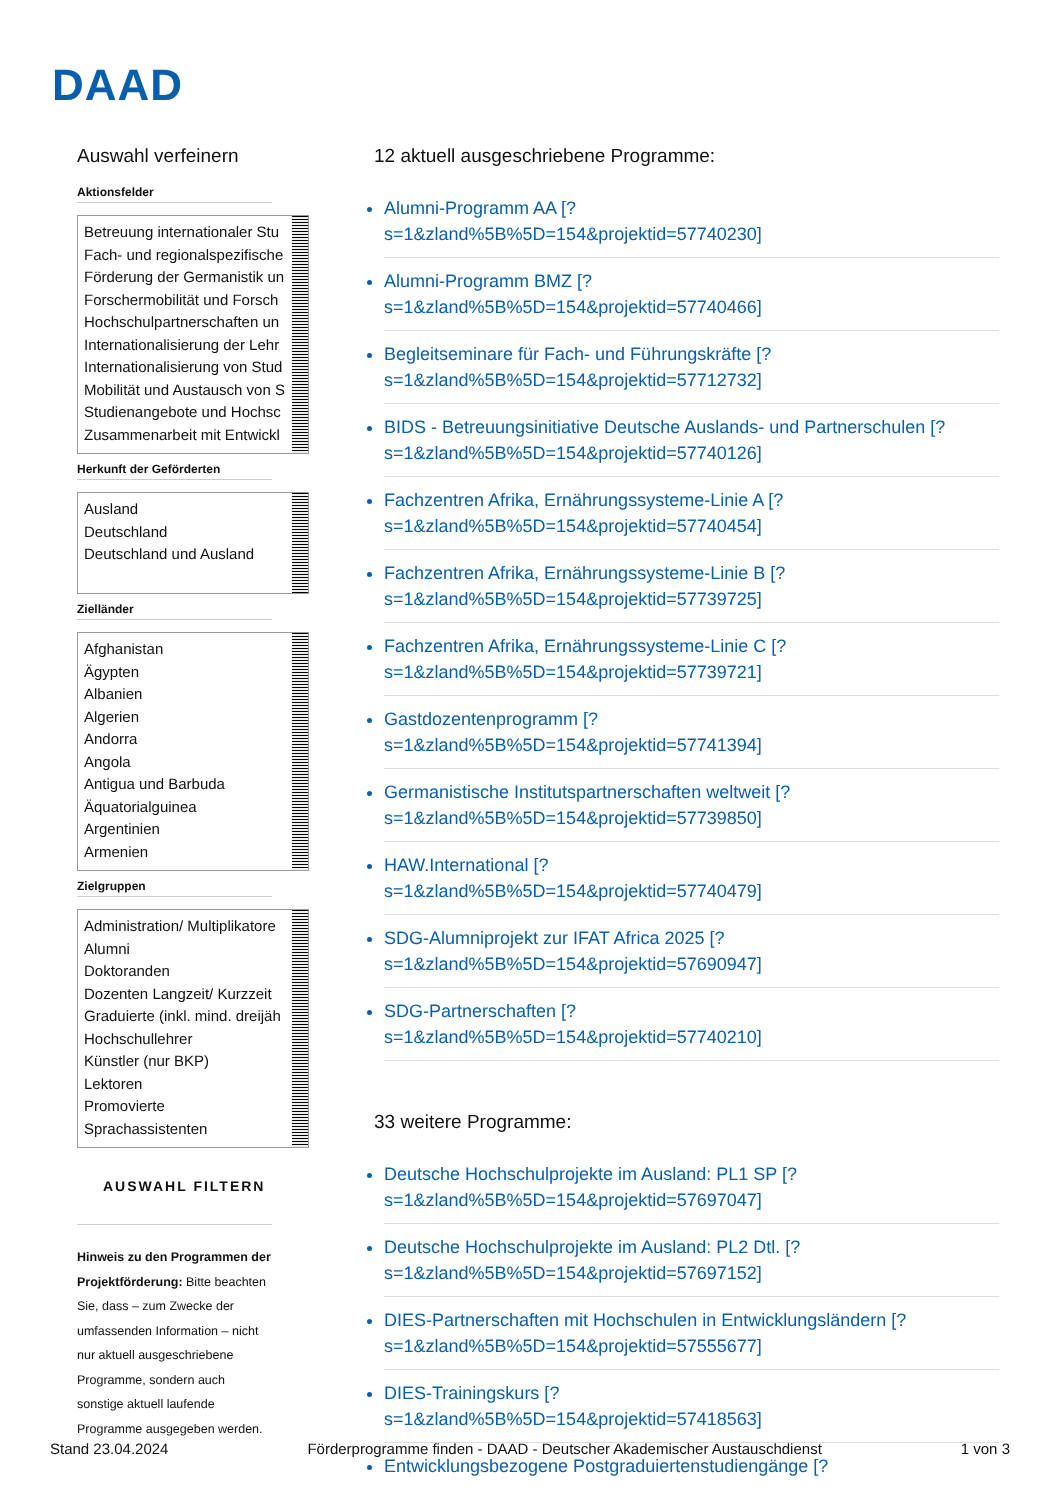DAAD
Auswahl verfeinern
Aktionsfelder
Betreuung internationaler Stu
Fach- und regionalspezifische
Förderung der Germanistik un
Forschermobilität und Forsch
Hochschulpartnerschaften un
Internationalisierung der Lehr
Internationalisierung von Stud
Mobilität und Austausch von S
Studienangebote und Hochsc
Zusammenarbeit mit Entwickl
Herkunft der Geförderten
Ausland
Deutschland
Deutschland und Ausland
Zielländer
Afghanistan
Ägypten
Albanien
Algerien
Andorra
Angola
Antigua und Barbuda
Äquatorialguinea
Argentinien
Armenien
Zielgruppen
Administration/ Multiplikatore
Alumni
Doktoranden
Dozenten Langzeit/ Kurzzeit
Graduierte (inkl. mind. dreijäh
Hochschullehrer
Künstler (nur BKP)
Lektoren
Promovierte
Sprachassistenten
AUSWAHL FILTERN
Hinweis zu den Programmen der Projektförderung: Bitte beachten Sie, dass – zum Zwecke der umfassenden Information – nicht nur aktuell ausgeschriebene Programme, sondern auch sonstige aktuell laufende Programme ausgegeben werden.
12 aktuell ausgeschriebene Programme:
Alumni-Programm AA [?
s=1&zland%5B%5D=154&projektid=57740230]
Alumni-Programm BMZ [?
s=1&zland%5B%5D=154&projektid=57740466]
Begleitseminare für Fach- und Führungskräfte [?
s=1&zland%5B%5D=154&projektid=57712732]
BIDS - Betreuungsinitiative Deutsche Auslands- und Partnerschulen [?
s=1&zland%5B%5D=154&projektid=57740126]
Fachzentren Afrika, Ernährungssysteme-Linie A [?
s=1&zland%5B%5D=154&projektid=57740454]
Fachzentren Afrika, Ernährungssysteme-Linie B [?
s=1&zland%5B%5D=154&projektid=57739725]
Fachzentren Afrika, Ernährungssysteme-Linie C [?
s=1&zland%5B%5D=154&projektid=57739721]
Gastdozentenprogramm [?
s=1&zland%5B%5D=154&projektid=57741394]
Germanistische Institutspartnerschaften weltweit [?
s=1&zland%5B%5D=154&projektid=57739850]
HAW.International [?
s=1&zland%5B%5D=154&projektid=57740479]
SDG-Alumniprojekt zur IFAT Africa 2025 [?
s=1&zland%5B%5D=154&projektid=57690947]
SDG-Partnerschaften [?
s=1&zland%5B%5D=154&projektid=57740210]
33 weitere Programme:
Deutsche Hochschulprojekte im Ausland: PL1 SP [?
s=1&zland%5B%5D=154&projektid=57697047]
Deutsche Hochschulprojekte im Ausland: PL2 Dtl. [?
s=1&zland%5B%5D=154&projektid=57697152]
DIES-Partnerschaften mit Hochschulen in Entwicklungsländern [?
s=1&zland%5B%5D=154&projektid=57555677]
DIES-Trainingskurs [?
s=1&zland%5B%5D=154&projektid=57418563]
Entwicklungsbezogene Postgraduiertenstudiengänge [?
Stand 23.04.2024 Förderprogramme finden - DAAD - Deutscher Akademischer Austauschdienst 1 von 3